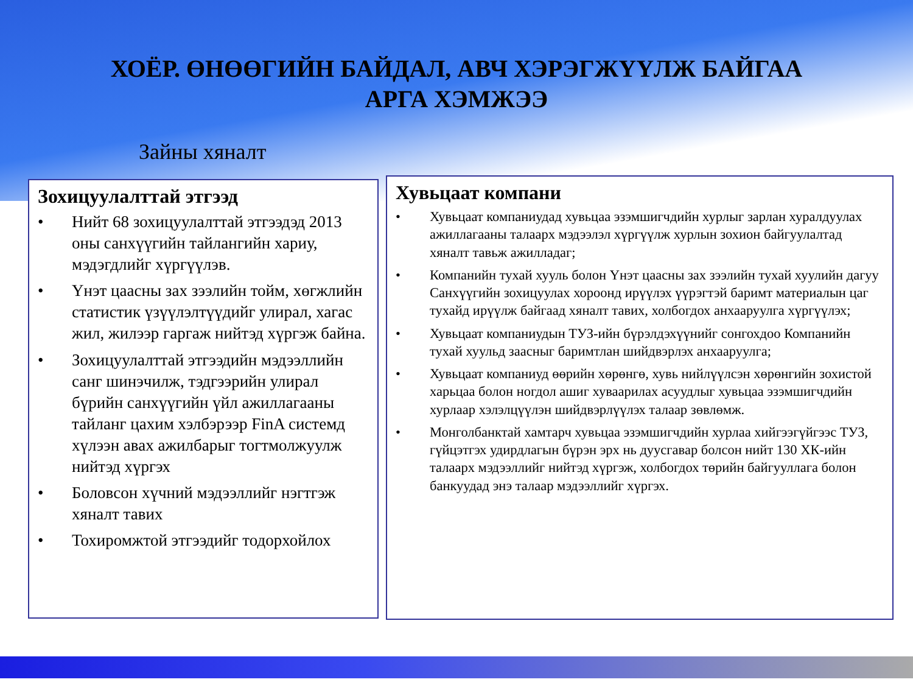ХОЁР. ӨНӨӨГИЙН БАЙДАЛ, АВЧ ХЭРЭГЖҮҮЛЖ БАЙГАА
АРГА ХЭМЖЭЭ
Зайны хяналт
Зохицуулалттай этгээд
• Нийт 68 зохицуулалттай этгээдэд 2013 оны санхүүгийн тайлангийн хариу, мэдэгдлийг хүргүүлэв.
• Үнэт цаасны зах зээлийн тойм, хөгжлийн статистик үзүүлэлтүүдийг улирал, хагас жил, жилээр гаргаж нийтэд хүргэж байна.
• Зохицуулалттай этгээдийн мэдээллийн санг шинэчилж, тэдгээрийн улирал бүрийн санхүүгийн үйл ажиллагааны тайланг цахим хэлбэрээр FinA системд хүлээн авах ажилбарыг тогтмолжуулж нийтэд хүргэх
• Боловсон хүчний мэдээллийг нэгтгэж хяналт тавих
• Тохиромжтой этгээдийг тодорхойлох
Хувьцаат компани
• Хувьцаат компаниудад хувьцаа эзэмшигчдийн хурлыг зарлан хуралдуулах ажиллагааны талаарх мэдээлэл хүргүүлж хурлын зохион байгуулалтад хяналт тавьж ажилладаг;
• Компанийн тухай хууль болон Үнэт цаасны зах зээлийн тухай хуулийн дагуу Санхүүгийн зохицуулах хороонд ирүүлэх үүрэгтэй баримт материалын цаг тухайд ирүүлж байгаад хяналт тавих, холбогдох анхааруулга хүргүүлэх;
• Хувьцаат компаниудын ТУЗ-ийн бүрэлдэхүүнийг сонгохдоо Компанийн тухай хуульд заасныг баримтлан шийдвэрлэх анхааруулга;
• Хувьцаат компаниуд өөрийн хөрөнгө, хувь нийлүүлсэн хөрөнгийн зохистой харьцаа болон ногдол ашиг хуваарилах асуудлыг хувьцаа эзэмшигчдийн хурлаар хэлэлцүүлэн шийдвэрлүүлэх талаар зөвлөмж.
• Монголбанктай хамтарч хувьцаа эзэмшигчдийн хурлаа хийгээгүйгээс ТУЗ, гүйцэтгэх удирдлагын бүрэн эрх нь дуусгавар болсон нийт 130 ХК-ийн талаарх мэдээллийг нийтэд хүргэж, холбогдох төрийн байгууллага болон банкуудад энэ талаар мэдээллийг хүргэх.